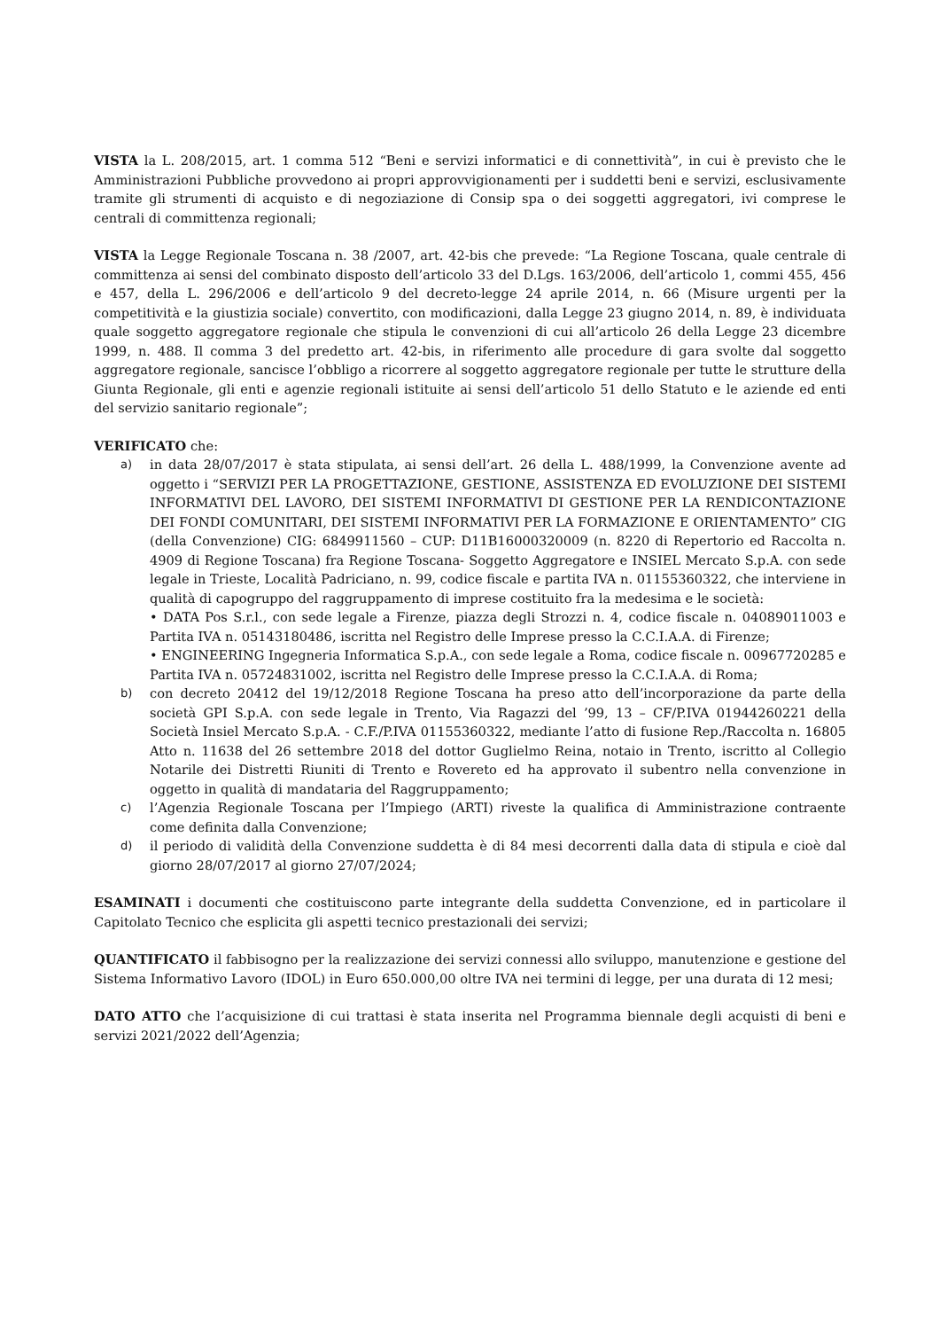VISTA la L. 208/2015, art. 1 comma 512 “Beni e servizi informatici e di connettività”, in cui è previsto che le Amministrazioni Pubbliche provvedono ai propri approvvigionamenti per i suddetti beni e servizi, esclusivamente tramite gli strumenti di acquisto e di negoziazione di Consip spa o dei soggetti aggregatori, ivi comprese le centrali di committenza regionali;
VISTA la Legge Regionale Toscana n. 38 /2007, art. 42-bis che prevede: “La Regione Toscana, quale centrale di committenza ai sensi del combinato disposto dell’articolo 33 del D.Lgs. 163/2006, dell’articolo 1, commi 455, 456 e 457, della L. 296/2006 e dell’articolo 9 del decreto-legge 24 aprile 2014, n. 66 (Misure urgenti per la competitività e la giustizia sociale) convertito, con modificazioni, dalla Legge 23 giugno 2014, n. 89, è individuata quale soggetto aggregatore regionale che stipula le convenzioni di cui all’articolo 26 della Legge 23 dicembre 1999, n. 488. Il comma 3 del predetto art. 42-bis, in riferimento alle procedure di gara svolte dal soggetto aggregatore regionale, sancisce l’obbligo a ricorrere al soggetto aggregatore regionale per tutte le strutture della Giunta Regionale, gli enti e agenzie regionali istituite ai sensi dell’articolo 51 dello Statuto e le aziende ed enti del servizio sanitario regionale”;
VERIFICATO che:
a) in data 28/07/2017 è stata stipulata, ai sensi dell’art. 26 della L. 488/1999, la Convenzione avente ad oggetto i “SERVIZI PER LA PROGETTAZIONE, GESTIONE, ASSISTENZA ED EVOLUZIONE DEI SISTEMI INFORMATIVI DEL LAVORO, DEI SISTEMI INFORMATIVI DI GESTIONE PER LA RENDICONTAZIONE DEI FONDI COMUNITARI, DEI SISTEMI INFORMATIVI PER LA FORMAZIONE E ORIENTAMENTO” CIG (della Convenzione) CIG: 6849911560 – CUP: D11B16000320009 (n. 8220 di Repertorio ed Raccolta n. 4909 di Regione Toscana) fra Regione Toscana- Soggetto Aggregatore e INSIEL Mercato S.p.A. con sede legale in Trieste, Località Padriciano, n. 99, codice fiscale e partita IVA n. 01155360322, che interviene in qualità di capogruppo del raggruppamento di imprese costituito fra la medesima e le società:
• DATA Pos S.r.l., con sede legale a Firenze, piazza degli Strozzi n. 4, codice fiscale n. 04089011003 e Partita IVA n. 05143180486, iscritta nel Registro delle Imprese presso la C.C.I.A.A. di Firenze;
• ENGINEERING Ingegneria Informatica S.p.A., con sede legale a Roma, codice fiscale n. 00967720285 e Partita IVA n. 05724831002, iscritta nel Registro delle Imprese presso la C.C.I.A.A. di Roma;
b) con decreto 20412 del 19/12/2018 Regione Toscana ha preso atto dell’incorporazione da parte della società GPI S.p.A. con sede legale in Trento, Via Ragazzi del ’99, 13 – CF/P.IVA 01944260221 della Società Insiel Mercato S.p.A. - C.F./P.IVA 01155360322, mediante l’atto di fusione Rep./Raccolta n. 16805 Atto n. 11638 del 26 settembre 2018 del dottor Guglielmo Reina, notaio in Trento, iscritto al Collegio Notarile dei Distretti Riuniti di Trento e Rovereto ed ha approvato il subentro nella convenzione in oggetto in qualità di mandataria del Raggruppamento;
c) l’Agenzia Regionale Toscana per l’Impiego (ARTI) riveste la qualifica di Amministrazione contraente come definita dalla Convenzione;
d) il periodo di validità della Convenzione suddetta è di 84 mesi decorrenti dalla data di stipula e cioè dal giorno 28/07/2017 al giorno 27/07/2024;
ESAMINATI i documenti che costituiscono parte integrante della suddetta Convenzione, ed in particolare il Capitolato Tecnico che esplicita gli aspetti tecnico prestazionali dei servizi;
QUANTIFICATO il fabbisogno per la realizzazione dei servizi connessi allo sviluppo, manutenzione e gestione del Sistema Informativo Lavoro (IDOL) in Euro 650.000,00 oltre IVA nei termini di legge, per una durata di 12 mesi;
DATO ATTO che l’acquisizione di cui trattasi è stata inserita nel Programma biennale degli acquisti di beni e servizi 2021/2022 dell’Agenzia;